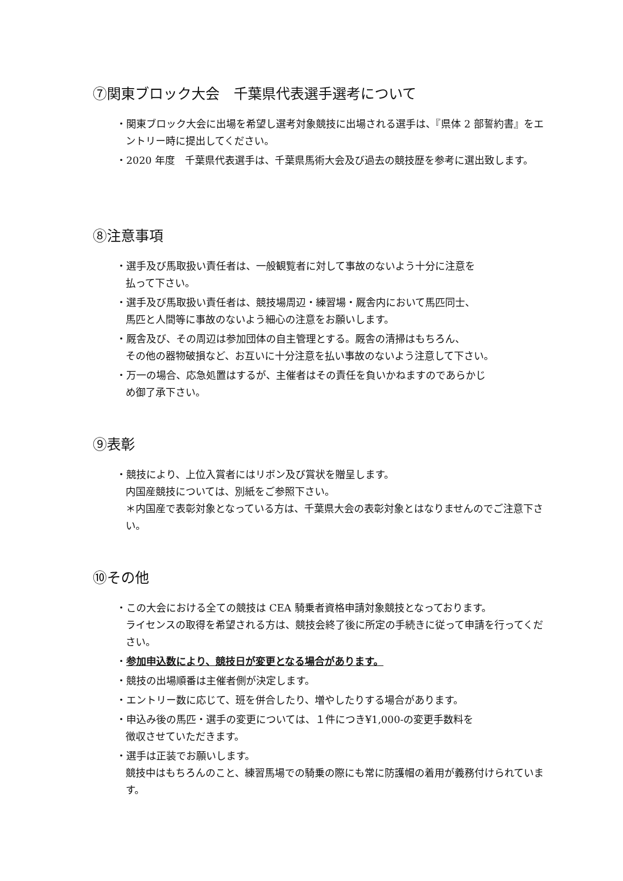⑦関東ブロック大会　千葉県代表選手選考について
・関東ブロック大会に出場を希望し選考対象競技に出場される選手は、『県体 2 部誓約書』をエントリー時に提出してください。
・2020 年度　千葉県代表選手は、千葉県馬術大会及び過去の競技歴を参考に選出致します。
⑧注意事項
・選手及び馬取扱い責任者は、一般観覧者に対して事故のないよう十分に注意を
払って下さい。
・選手及び馬取扱い責任者は、競技場周辺・練習場・厩舎内において馬匹同士、
馬匹と人間等に事故のないよう細心の注意をお願いします。
・厩舎及び、その周辺は参加団体の自主管理とする。厩舎の清掃はもちろん、
その他の器物破損など、お互いに十分注意を払い事故のないよう注意して下さい。
・万一の場合、応急処置はするが、主催者はその責任を負いかねますのであらかじ
め御了承下さい。
⑨表彰
・競技により、上位入賞者にはリボン及び賞状を贈呈します。
内国産競技については、別紙をご参照下さい。
＊内国産で表彰対象となっている方は、千葉県大会の表彰対象とはなりませんのでご注意下さい。
⑩その他
・この大会における全ての競技は CEA 騎乗者資格申請対象競技となっております。
ライセンスの取得を希望される方は、競技会終了後に所定の手続きに従って申請を行ってください。
・参加申込数により、競技日が変更となる場合があります。
・競技の出場順番は主催者側が決定します。
・エントリー数に応じて、班を併合したり、増やしたりする場合があります。
・申込み後の馬匹・選手の変更については、１件につき¥1,000-の変更手数料を
徴収させていただきます。
・選手は正装でお願いします。
競技中はもちろんのこと、練習馬場での騎乗の際にも常に防護帽の着用が義務付けられています。